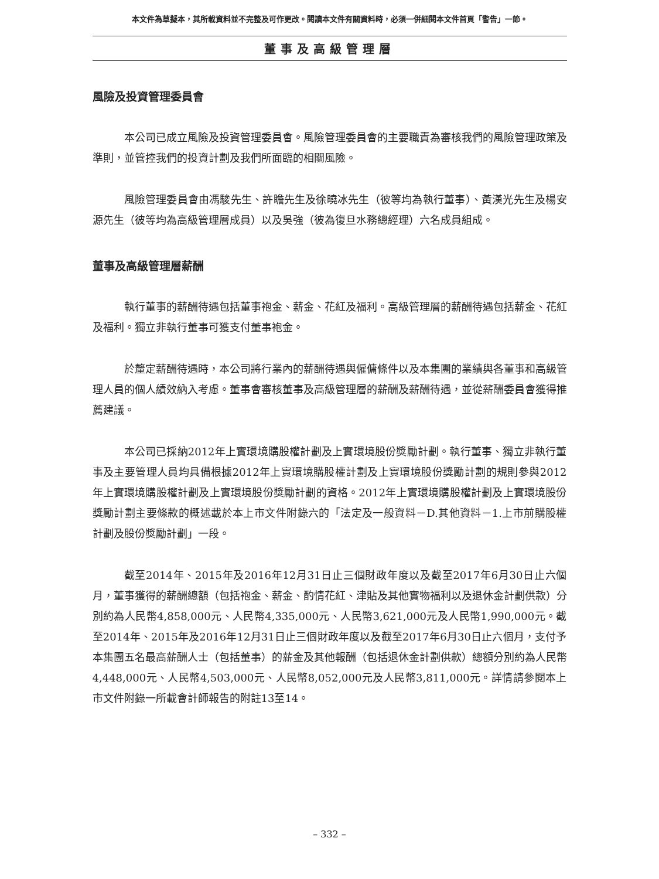本文件為草擬本，其所載資料並不完整及可作更改。閱讀本文件有關資料時，必須一併細閱本文件首頁「警告」一節。
董事及高級管理層
風險及投資管理委員會
本公司已成立風險及投資管理委員會。風險管理委員會的主要職責為審核我們的風險管理政策及準則，並管控我們的投資計劃及我們所面臨的相關風險。
風險管理委員會由馮駿先生、許瞻先生及徐曉冰先生（彼等均為執行董事）、黃漢光先生及楊安源先生（彼等均為高級管理層成員）以及吳強（彼為復旦水務總經理）六名成員組成。
董事及高級管理層薪酬
執行董事的薪酬待遇包括董事袍金、薪金、花紅及福利。高級管理層的薪酬待遇包括薪金、花紅及福利。獨立非執行董事可獲支付董事袍金。
於釐定薪酬待遇時，本公司將行業內的薪酬待遇與僱傭條件以及本集團的業績與各董事和高級管理人員的個人績效納入考慮。董事會審核董事及高級管理層的薪酬及薪酬待遇，並從薪酬委員會獲得推薦建議。
本公司已採納2012年上實環境購股權計劃及上實環境股份獎勵計劃。執行董事、獨立非執行董事及主要管理人員均具備根據2012年上實環境購股權計劃及上實環境股份獎勵計劃的規則參與2012年上實環境購股權計劃及上實環境股份獎勵計劃的資格。2012年上實環境購股權計劃及上實環境股份獎勵計劃主要條款的概述載於本上市文件附錄六的「法定及一般資料－D.其他資料－1.上市前購股權計劃及股份獎勵計劃」一段。
截至2014年、2015年及2016年12月31日止三個財政年度以及截至2017年6月30日止六個月，董事獲得的薪酬總額（包括袍金、薪金、酌情花紅、津貼及其他實物福利以及退休金計劃供款）分別約為人民幣4,858,000元、人民幣4,335,000元、人民幣3,621,000元及人民幣1,990,000元。截至2014年、2015年及2016年12月31日止三個財政年度以及截至2017年6月30日止六個月，支付予本集團五名最高薪酬人士（包括董事）的薪金及其他報酬（包括退休金計劃供款）總額分別約為人民幣4,448,000元、人民幣4,503,000元、人民幣8,052,000元及人民幣3,811,000元。詳情請參閱本上市文件附錄一所載會計師報告的附註13至14。
– 332 –